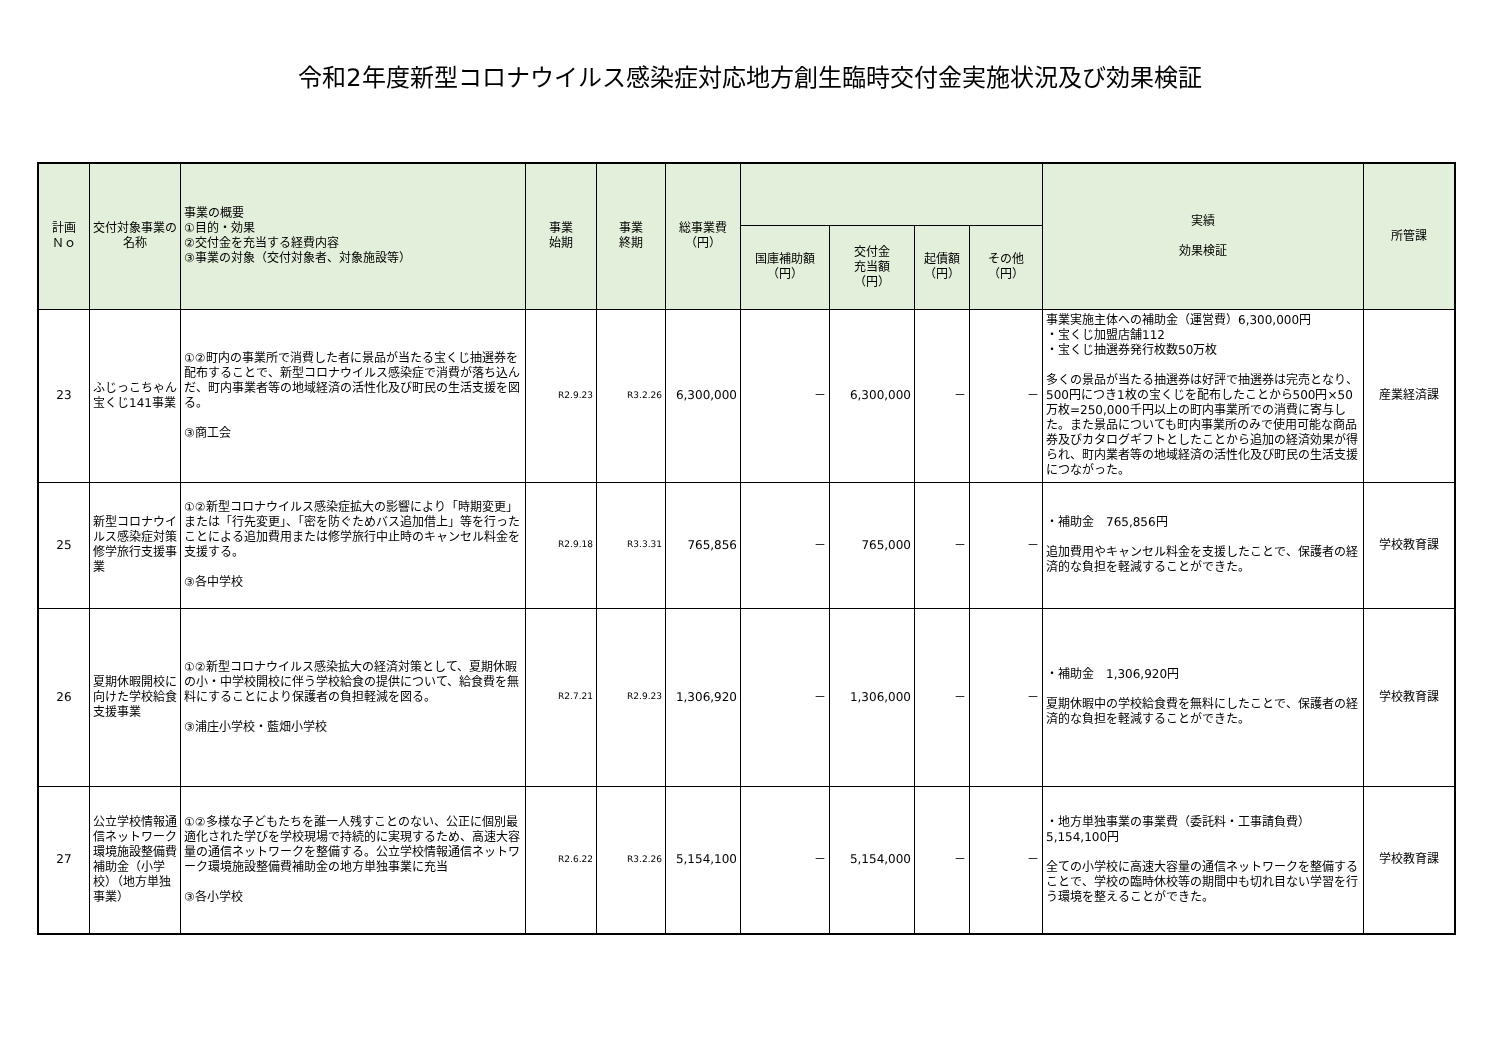令和2年度新型コロナウイルス感染症対応地方創生臨時交付金実施状況及び効果検証
| 計画 Ｎｏ | 交付対象事業の名称 | 事業の概要 ①目的・効果 ②交付金を充当する経費内容 ③事業の対象（交付対象者、対象施設等） | 事業 始期 | 事業 終期 | 総事業費 （円） | | | | | 実績 効果検証 | 所管課 |
| --- | --- | --- | --- | --- | --- | --- | --- | --- | --- | --- | --- |
| | | | | | | 国庫補助額 （円） | 交付金 充当額 （円） | 起債額 （円） | その他 （円） | | |
| 23 | ふじっこちゃん宝くじ141事業 | ①②町内の事業所で消費した者に景品が当たる宝くじ抽選券を配布することで、新型コロナウイルス感染症で消費が落ち込んだ、町内事業者等の地域経済の活性化及び町民の生活支援を図る。 ③商工会 | R2.9.23 | R3.2.26 | 6,300,000 | － | 6,300,000 | － | － | 事業実施主体への補助金（運営費）6,300,000円 ・宝くじ加盟店舗112 ・宝くじ抽選券発行枚数50万枚 多くの景品が当たる抽選券は好評で抽選券は完売となり、500円につき1枚の宝くじを配布したことから500円×50万枚=250,000千円以上の町内事業所での消費に寄与した。また景品についても町内事業所のみで使用可能な商品券及びカタログギフトとしたことから追加の経済効果が得られ、町内業者等の地域経済の活性化及び町民の生活支援につながった。 | 産業経済課 |
| 25 | 新型コロナウイルス感染症対策修学旅行支援事業 | ①②新型コロナウイルス感染症拡大の影響により「時期変更」または「行先変更」、「密を防ぐためバス追加借上」等を行ったことによる追加費用または修学旅行中止時のキャンセル料金を支援する。 ③各中学校 | R2.9.18 | R3.3.31 | 765,856 | － | 765,000 | － | － | ・補助金 765,856円 追加費用やキャンセル料金を支援したことで、保護者の経済的な負担を軽減することができた。 | 学校教育課 |
| 26 | 夏期休暇開校に向けた学校給食支援事業 | ①②新型コロナウイルス感染拡大の経済対策として、夏期休暇の小・中学校開校に伴う学校給食の提供について、給食費を無料にすることにより保護者の負担軽減を図る。 ③浦庄小学校・藍畑小学校 | R2.7.21 | R2.9.23 | 1,306,920 | － | 1,306,000 | － | － | ・補助金 1,306,920円 夏期休暇中の学校給食費を無料にしたことで、保護者の経済的な負担を軽減することができた。 | 学校教育課 |
| 27 | 公立学校情報通信ネットワーク環境施設整備費補助金（小学校）（地方単独事業） | ①②多様な子どもたちを誰一人残すことのない、公正に個別最適化された学びを学校現場で持続的に実現するため、高速大容量の通信ネットワークを整備する。公立学校情報通信ネットワーク環境施設整備費補助金の地方単独事業に充当 ③各小学校 | R2.6.22 | R3.2.26 | 5,154,100 | － | 5,154,000 | － | － | ・地方単独事業の事業費（委託料・工事請負費）5,154,100円 全ての小学校に高速大容量の通信ネットワークを整備することで、学校の臨時休校等の期間中も切れ目ない学習を行う環境を整えることができた。 | 学校教育課 |